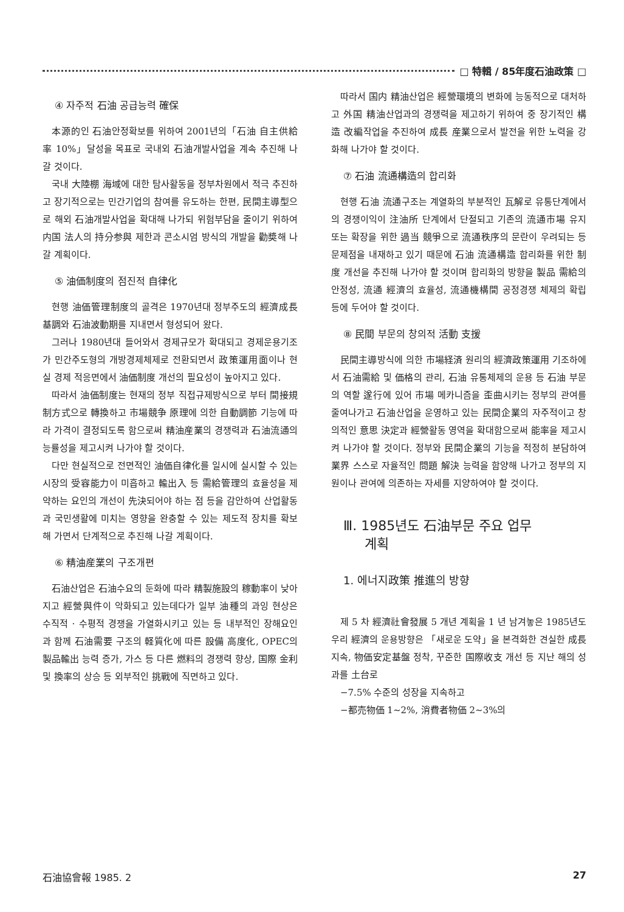□ 特輯 / 85年度石油政策 □
④ 자주적 石油 공급능력 確保
本源的인 石油안정확보를 위하여 2001년의「石油 自主供給率 10%」달성을 목표로 국내외 石油개발사업을 계속 추진해 나갈 것이다.
국내 大陸棚 海域에 대한 탐사활동을 정부차원에서 적극 추진하고 장기적으로는 민간기업의 참여를 유도하는 한편, 民間主導型으로 해외 石油개발사업을 확대해 나가되 위험부담을 줄이기 위하여 内国 法人의 持分参與 제한과 콘소시엄 방식의 개발을 勸奬해 나갈 계획이다.
⑤ 油価制度의 점진적 自律化
현행 油価管理制度의 골격은 1970년대 정부주도의 經濟成長 基調와 石油波動期를 지내면서 형성되어 왔다.
그러나 1980년대 들어와서 경제규모가 확대되고 경제운용기조가 민간주도형의 개방경제체제로 전환되면서 政策運用面이나 현실 경제 적응면에서 油価制度 개선의 필요성이 높아지고 있다.
따라서 油価制度는 현재의 정부 직접규제방식으로 부터 間接規制方式으로 轉換하고 市場競争 原理에 의한 自動調節 기능에 따라 가격이 결정되도록 함으로써 精油産業의 경쟁력과 石油流通의 능률성을 제고시켜 나가야 할 것이다.
다만 현실적으로 전면적인 油価自律化를 일시에 실시할 수 있는 시장의 受容能力이 미흡하고 輸出入 등 需給管理의 효율성을 제약하는 요인의 개선이 先決되어야 하는 점 등을 감안하여 산업활동과 국민생활에 미치는 영향을 완충할 수 있는 제도적 장치를 확보해 가면서 단계적으로 추진해 나갈 계획이다.
⑥ 精油産業의 구조개편
石油산업은 石油수요의 둔화에 따라 精製施設의 稼動率이 낮아지고 經營與件이 악화되고 있는데다가 일부 油種의 과잉 현상은 수직적 · 수평적 경쟁을 가열화시키고 있는 등 내부적인 장해요인과 함께 石油需要 구조의 軽質化에 따른 設備 高度化, OPEC의 製品輸出 능력 증가, 가스 등 다른 燃料의 경쟁력 향상, 国際 金利 및 換率의 상승 등 외부적인 挑戰에 직면하고 있다.
따라서 国内 精油산업은 經營環境의 변화에 능동적으로 대처하고 外国 精油산업과의 경쟁력을 제고하기 위하여 중 장기적인 構造 改編작업을 추진하여 成長 産業으로서 발전을 위한 노력을 강화해 나가야 할 것이다.
⑦ 石油 流通構造의 합리화
현행 石油 流通구조는 계열화의 부분적인 瓦解로 유통단계에서의 경쟁이익이 注油所 단계에서 단절되고 기존의 流通市場 유지 또는 확장을 위한 過当 競爭으로 流通秩序의 문란이 우려되는 등 문제점을 내재하고 있기 때문에 石油 流通構造 합리화를 위한 制度 개선을 추진해 나가야 할 것이며 합리화의 방향을 製品 需給의 안정성, 流通 經濟의 효율성, 流通機構間 공정경쟁 체제의 확립 등에 두어야 할 것이다.
⑧ 民間 부문의 창의적 活動 支援
民間主導방식에 의한 市場経済 원리의 經濟政策運用 기조하에서 石油需給 및 価格의 관리, 石油 유통체제의 운용 등 石油 부문의 역할 遂行에 있어 市場 메카니즘을 歪曲시키는 정부의 관여를 줄여나가고 石油산업을 운영하고 있는 民間企業의 자주적이고 창의적인 意思 決定과 經營활동 영역을 확대함으로써 能率을 제고시켜 나가야 할 것이다. 정부와 民間企業의 기능을 적정히 분담하여 業界 스스로 자율적인 問題 解決 능력을 함양해 나가고 정부의 지원이나 관여에 의존하는 자세를 지양하여야 할 것이다.
Ⅲ. 1985년도 石油부문 주요 업무
계획
1. 에너지政策 推進의 방향
제 5 차 經濟社會發展 5 개년 계획을 1 년 남겨놓은 1985년도 우리 經濟의 운용방향은 「새로운 도약」을 본격화한 견실한 成長 지속, 物価安定基盤 정착, 꾸준한 国際收支 개선 등 지난 해의 성과를 土台로
−7.5% 수준의 성장을 지속하고
−都売物価 1∼2%, 消費者物価 2∼3%의
石油協會報 1985. 2 27